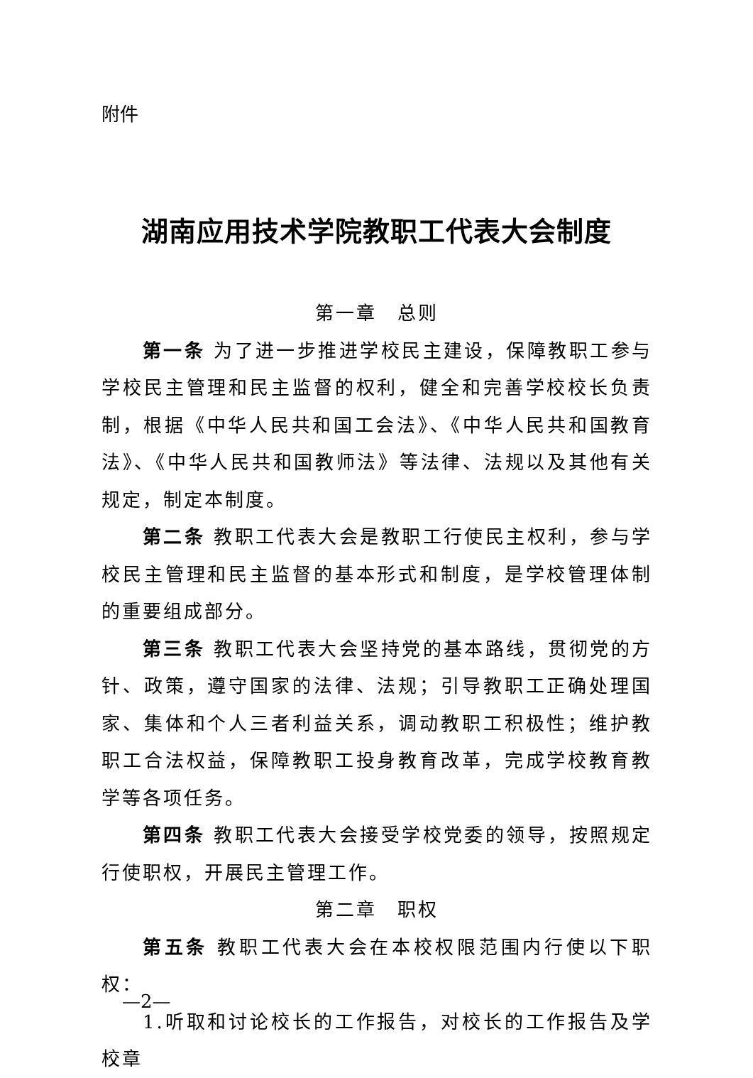附件
湖南应用技术学院教职工代表大会制度
第一章　总则
第一条 为了进一步推进学校民主建设，保障教职工参与学校民主管理和民主监督的权利，健全和完善学校校长负责制，根据《中华人民共和国工会法》、《中华人民共和国教育法》、《中华人民共和国教师法》等法律、法规以及其他有关规定，制定本制度。
第二条 教职工代表大会是教职工行使民主权利，参与学校民主管理和民主监督的基本形式和制度，是学校管理体制的重要组成部分。
第三条 教职工代表大会坚持党的基本路线，贯彻党的方针、政策，遵守国家的法律、法规；引导教职工正确处理国家、集体和个人三者利益关系，调动教职工积极性；维护教职工合法权益，保障教职工投身教育改革，完成学校教育教学等各项任务。
第四条 教职工代表大会接受学校党委的领导，按照规定行使职权，开展民主管理工作。
第二章　职权
第五条 教职工代表大会在本校权限范围内行使以下职权：
1.听取和讨论校长的工作报告，对校长的工作报告及学校章
—2—